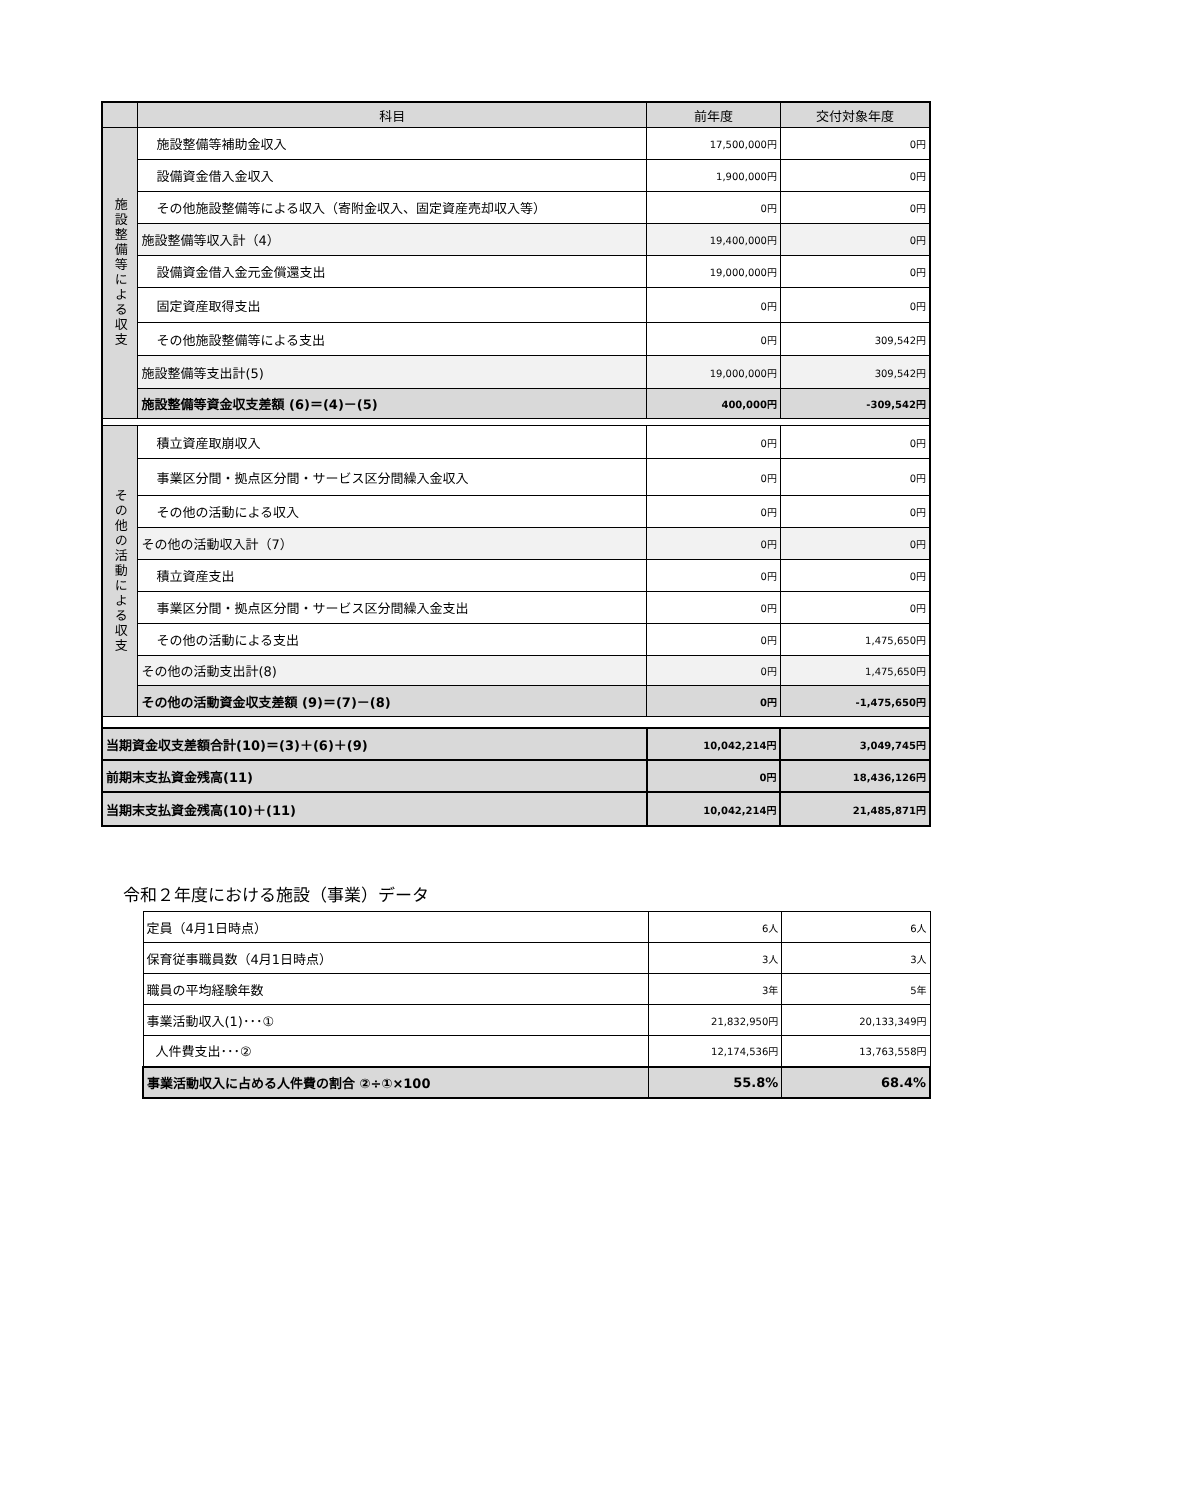| | 科目 | 前年度 | 交付対象年度 |
| --- | --- | --- | --- |
| 施設整備等による収支 | 施設整備等補助金収入 | 17,500,000円 | 0円 |
| | 設備資金借入金収入 | 1,900,000円 | 0円 |
| | その他施設整備等による収入（寄附金収入、固定資産売却収入等） | 0円 | 0円 |
| | 施設整備等収入計（4） | 19,400,000円 | 0円 |
| | 設備資金借入金元金償還支出 | 19,000,000円 | 0円 |
| | 固定資産取得支出 | 0円 | 0円 |
| | その他施設整備等による支出 | 0円 | 309,542円 |
| | 施設整備等支出計(5) | 19,000,000円 | 309,542円 |
| | 施設整備等資金収支差額 (6)＝(4)－(5) | 400,000円 | -309,542円 |
| その他の活動による収支 | 積立資産取崩収入 | 0円 | 0円 |
| | 事業区分間・拠点区分間・サービス区分間繰入金収入 | 0円 | 0円 |
| | その他の活動による収入 | 0円 | 0円 |
| | その他の活動収入計（7） | 0円 | 0円 |
| | 積立資産支出 | 0円 | 0円 |
| | 事業区分間・拠点区分間・サービス区分間繰入金支出 | 0円 | 0円 |
| | その他の活動による支出 | 0円 | 1,475,650円 |
| | その他の活動支出計(8) | 0円 | 1,475,650円 |
| | その他の活動資金収支差額 (9)＝(7)－(8) | 0円 | -1,475,650円 |
| 当期資金収支差額合計(10)＝(3)＋(6)＋(9) | | 10,042,214円 | 3,049,745円 |
| 前期末支払資金残高(11) | | 0円 | 18,436,126円 |
| 当期末支払資金残高(10)＋(11) | | 10,042,214円 | 21,485,871円 |
令和２年度における施設（事業）データ
| 定員（4月1日時点） | 6人 | 6人 |
| 保育従事職員数（4月1日時点） | 3人 | 3人 |
| 職員の平均経験年数 | 3年 | 5年 |
| 事業活動収入(1)･･･① | 21,832,950円 | 20,133,349円 |
| 人件費支出･･･② | 12,174,536円 | 13,763,558円 |
| 事業活動収入に占める人件費の割合 ②÷①×100 | 55.8% | 68.4% |